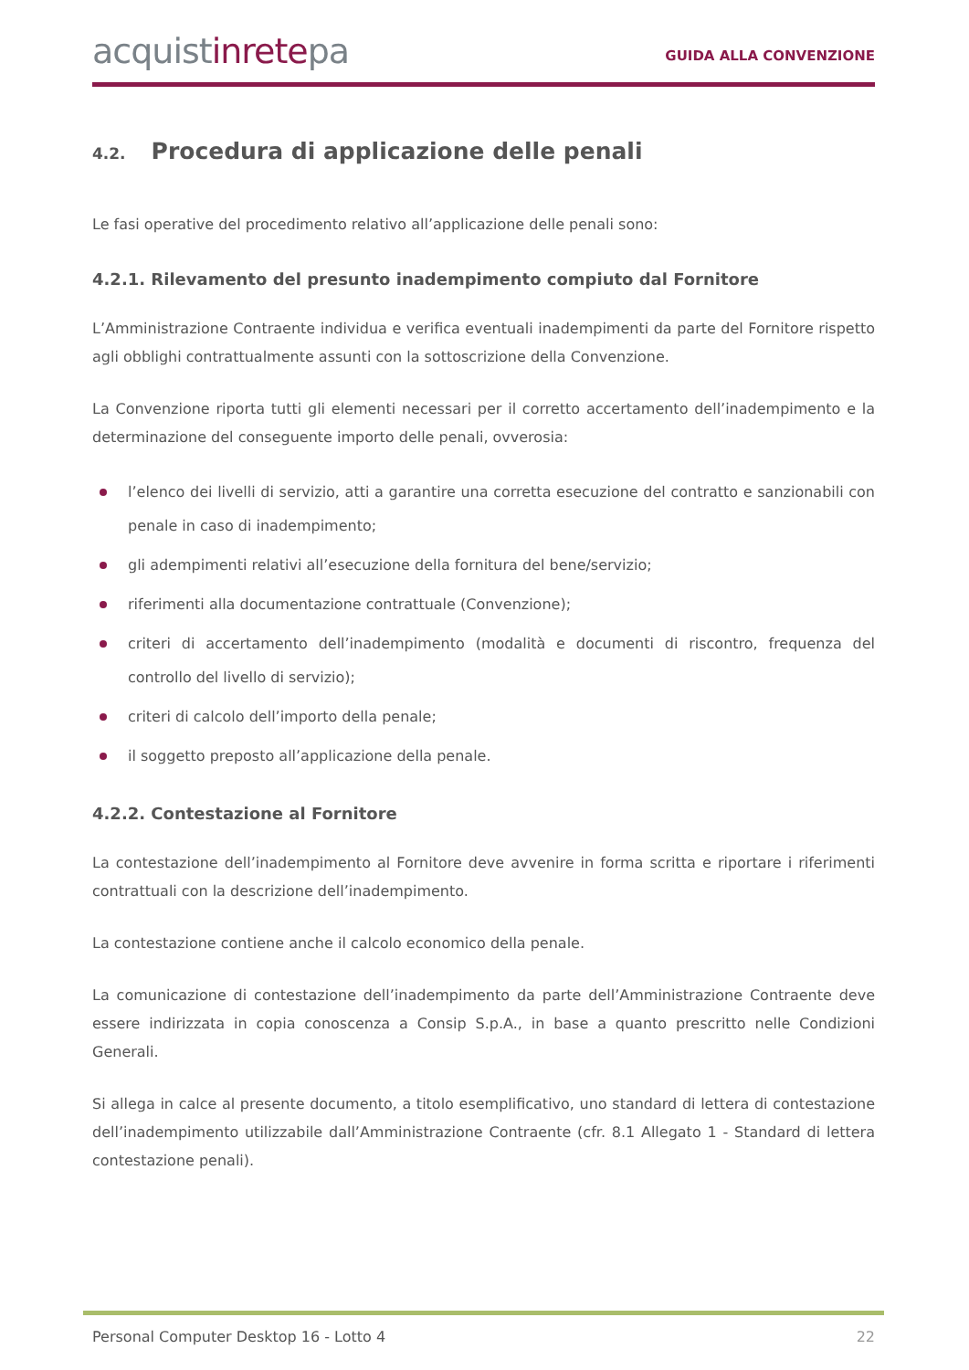acquistinretepa
GUIDA ALLA CONVENZIONE
4.2. Procedura di applicazione delle penali
Le fasi operative del procedimento relativo all’applicazione delle penali sono:
4.2.1. Rilevamento del presunto inadempimento compiuto dal Fornitore
L’Amministrazione Contraente individua e verifica eventuali inadempimenti da parte del Fornitore rispetto agli obblighi contrattualmente assunti con la sottoscrizione della Convenzione.
La Convenzione riporta tutti gli elementi necessari per il corretto accertamento dell’inadempimento e la determinazione del conseguente importo delle penali, ovverosia:
l’elenco dei livelli di servizio, atti a garantire una corretta esecuzione del contratto e sanzionabili con penale in caso di inadempimento;
gli adempimenti relativi all’esecuzione della fornitura del bene/servizio;
riferimenti alla documentazione contrattuale (Convenzione);
criteri di accertamento dell’inadempimento (modalità e documenti di riscontro, frequenza del controllo del livello di servizio);
criteri di calcolo dell’importo della penale;
il soggetto preposto all’applicazione della penale.
4.2.2. Contestazione al Fornitore
La contestazione dell’inadempimento al Fornitore deve avvenire in forma scritta e riportare i riferimenti contrattuali con la descrizione dell’inadempimento.
La contestazione contiene anche il calcolo economico della penale.
La comunicazione di contestazione dell’inadempimento da parte dell’Amministrazione Contraente deve essere indirizzata in copia conoscenza a Consip S.p.A., in base a quanto prescritto nelle Condizioni Generali.
Si allega in calce al presente documento, a titolo esemplificativo, uno standard di lettera di contestazione dell’inadempimento utilizzabile dall’Amministrazione Contraente (cfr. 8.1 Allegato 1 - Standard di lettera contestazione penali).
Personal Computer Desktop 16 - Lotto 4 22